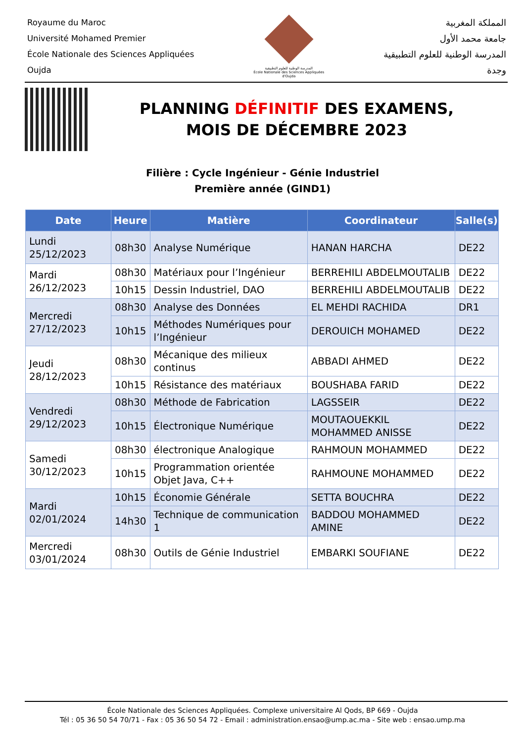Royaume du Maroc
Université Mohamed Premier
École Nationale des Sciences Appliquées
Oujda
المدرسة الوطنية للعلوم التطبيقية
École Nationale des Sciences Appliquées d'Oujda
المملكة المغربية
جامعة محمد الأول
المدرسة الوطنية للعلوم التطبيقية
وجدة
PLANNING DÉFINITIF DES EXAMENS,
MOIS DE DÉCEMBRE 2023
Filière : Cycle Ingénieur - Génie Industriel
Première année (GIND1)
| Date | Heure | Matière | Coordinateur | Salle(s) |
| --- | --- | --- | --- | --- |
| Lundi 25/12/2023 | 08h30 | Analyse Numérique | HANAN HARCHA | DE22 |
| Mardi 26/12/2023 | 08h30 | Matériaux pour l’Ingénieur | BERREHILI ABDELMOUTALIB | DE22 |
| | 10h15 | Dessin Industriel, DAO | BERREHILI ABDELMOUTALIB | DE22 |
| Mercredi 27/12/2023 | 08h30 | Analyse des Données | EL MEHDI RACHIDA | DR1 |
| | 10h15 | Méthodes Numériques pour l’Ingénieur | DEROUICH MOHAMED | DE22 |
| Jeudi 28/12/2023 | 08h30 | Mécanique des milieux continus | ABBADI AHMED | DE22 |
| | 10h15 | Résistance des matériaux | BOUSHABA FARID | DE22 |
| Vendredi 29/12/2023 | 08h30 | Méthode de Fabrication | LAGSSEIR | DE22 |
| | 10h15 | Électronique Numérique | MOUTAOUEKKIL MOHAMMED ANISSE | DE22 |
| Samedi 30/12/2023 | 08h30 | électronique Analogique | RAHMOUN MOHAMMED | DE22 |
| | 10h15 | Programmation orientée Objet Java, C++ | RAHMOUNE MOHAMMED | DE22 |
| Mardi 02/01/2024 | 10h15 | Économie Générale | SETTA BOUCHRA | DE22 |
| | 14h30 | Technique de communication 1 | BADDOU MOHAMMED AMINE | DE22 |
| Mercredi 03/01/2024 | 08h30 | Outils de Génie Industriel | EMBARKI SOUFIANE | DE22 |
École Nationale des Sciences Appliquées. Complexe universitaire Al Qods, BP 669 - Oujda
Tél : 05 36 50 54 70/71 - Fax : 05 36 50 54 72 - Email : administration.ensao@ump.ac.ma - Site web : ensao.ump.ma